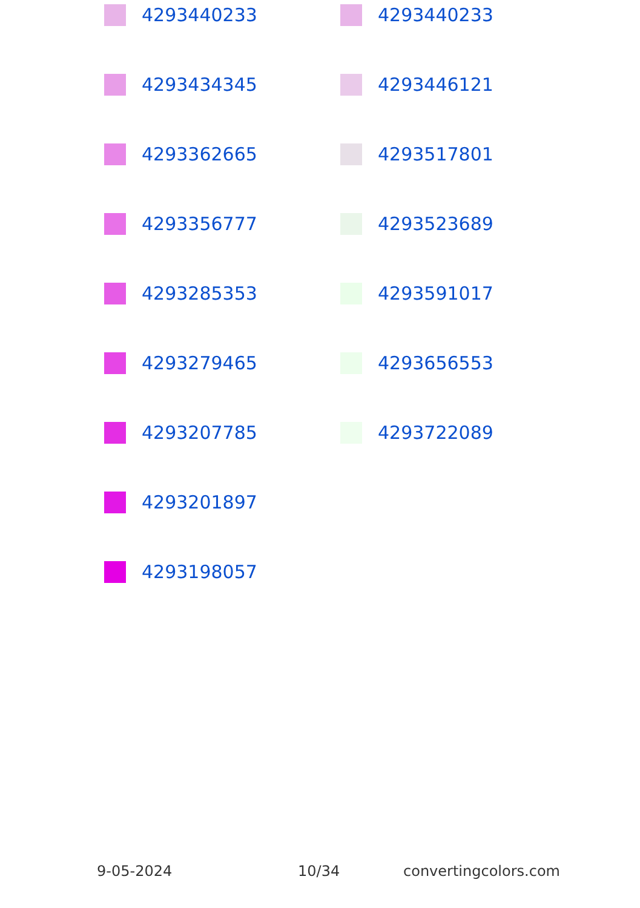4293440233
4293434345
4293362665
4293356777
4293285353
4293279465
4293207785
4293201897
4293198057
4293440233
4293446121
4293517801
4293523689
4293591017
4293656553
4293722089
9-05-2024 10/34 convertingcolors.com